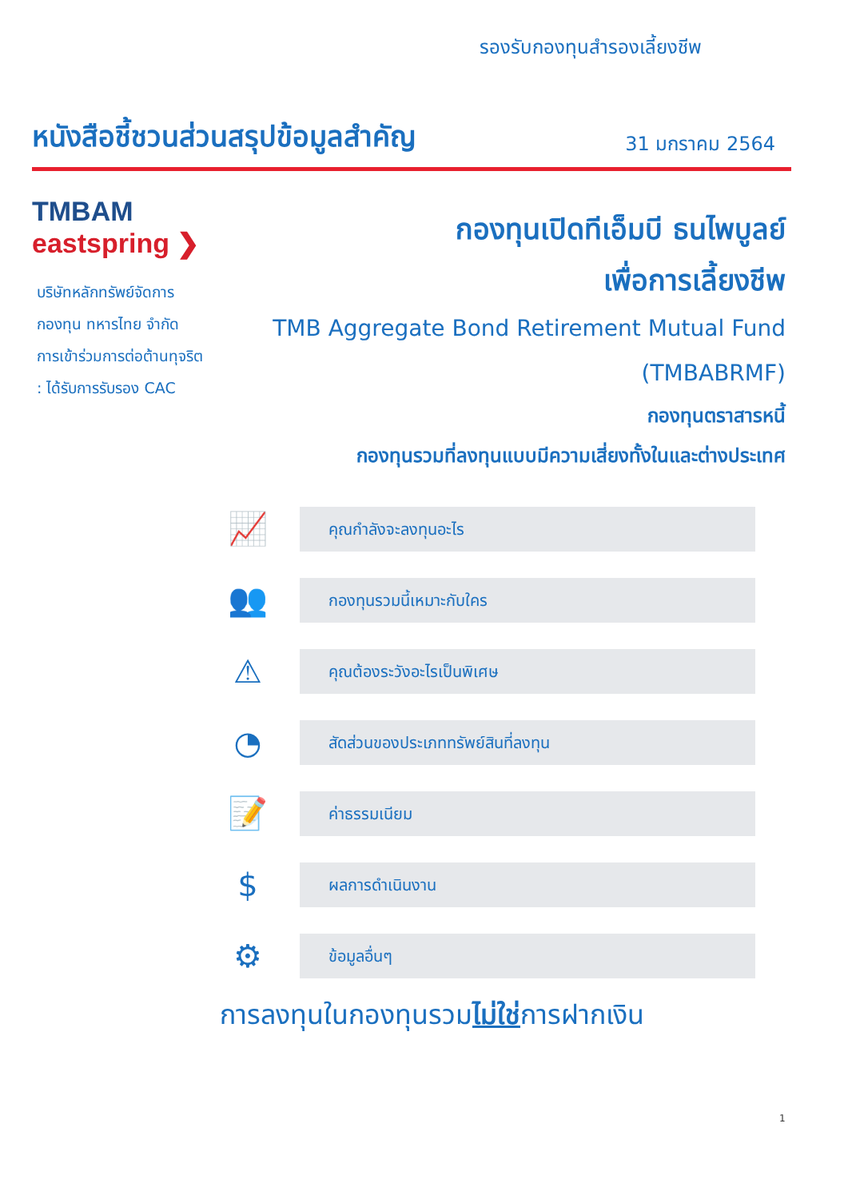รองรับกองทุนสำรองเลี้ยงชีพ
หนังสือชี้ชวนส่วนสรุปข้อมูลสำคัญ
31 มกราคม 2564
TMBAM
eastspring ❯
บริษัทหลักทรัพย์จัดการ
กองทุน ทหารไทย จำกัด
การเข้าร่วมการต่อต้านทุจริต
: ได้รับการรับรอง CAC
กองทุนเปิดทีเอ็มบี ธนไพบูลย์
เพื่อการเลี้ยงชีพ
TMB Aggregate Bond Retirement Mutual Fund
(TMBABRMF)
กองทุนตราสารหนี้
กองทุนรวมที่ลงทุนแบบมีความเสี่ยงทั้งในและต่างประเทศ
📈
คุณกำลังจะลงทุนอะไร
👥
กองทุนรวมนี้เหมาะกับใคร
⚠
คุณต้องระวังอะไรเป็นพิเศษ
◔
สัดส่วนของประเภททรัพย์สินที่ลงทุน
📝
ค่าธรรมเนียม
$
ผลการดำเนินงาน
⚙
ข้อมูลอื่นๆ
การลงทุนในกองทุนรวมไม่ใช่การฝากเงิน
1